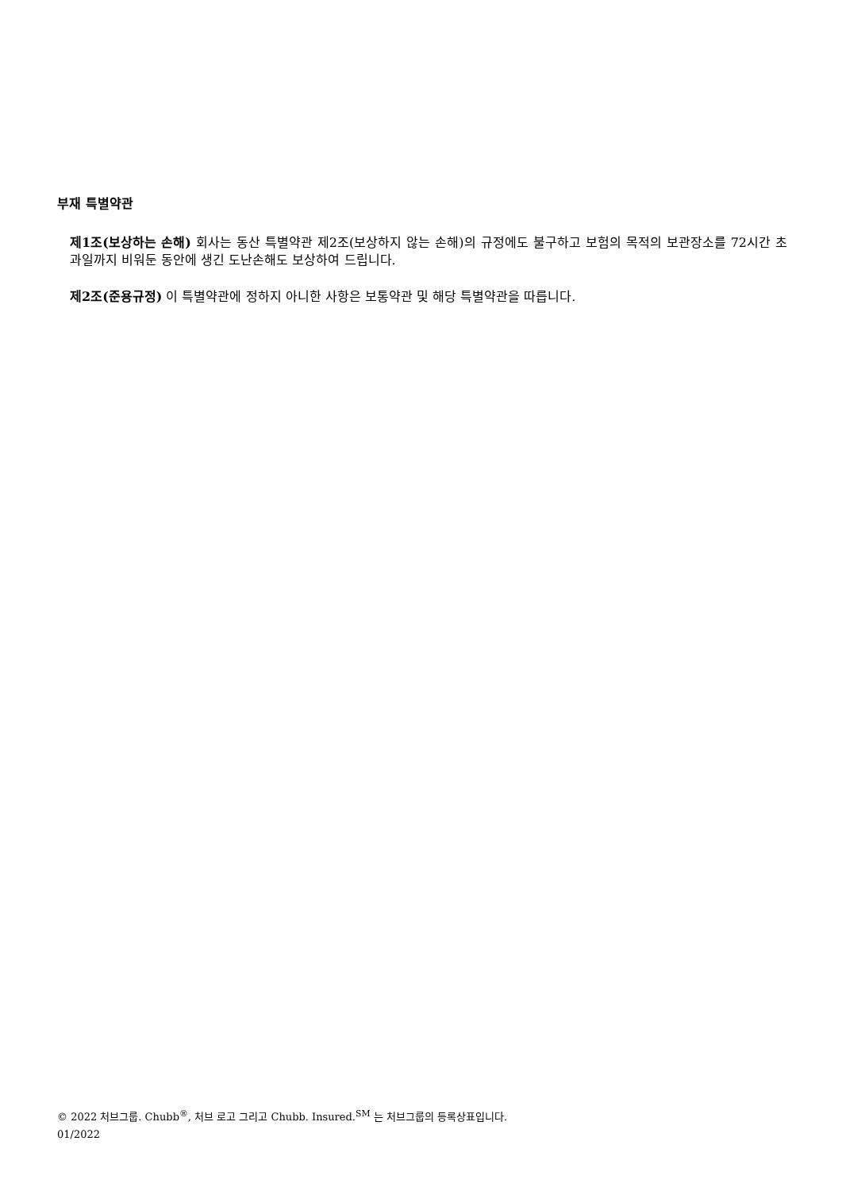부재 특별약관
제1조(보상하는 손해) 회사는 동산 특별약관 제2조(보상하지 않는 손해)의 규정에도 불구하고 보험의 목적의 보관장소를 72시간 초과일까지 비워둔 동안에 생긴 도난손해도 보상하여 드립니다.
제2조(준용규정) 이 특별약관에 정하지 아니한 사항은 보통약관 및 해당 특별약관을 따릅니다.
© 2022 처브그룹. Chubb<sup>®</sup>, 처브 로고 그리고 Chubb. Insured.<sup>SM</sup> 는 처브그룹의 등록상표입니다.
01/2022